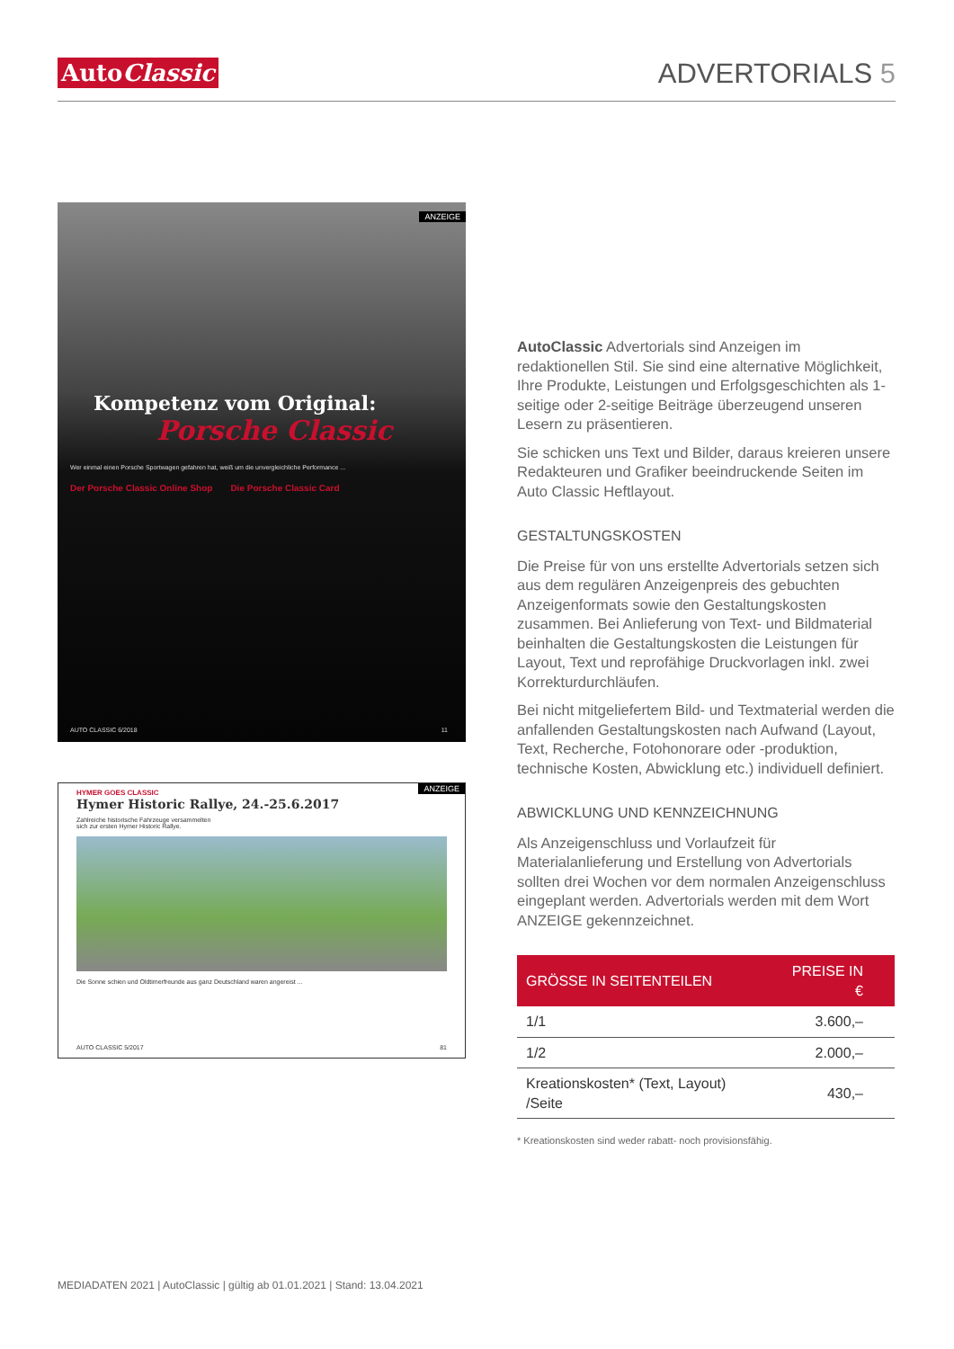AutoClassic
ADVERTORIALS 5
ANZEIGE
Kompetenz vom Original:
Porsche Classic
Wer einmal einen Porsche Sportwagen gefahren hat, weiß um die unvergleichliche Performance ...
Der Porsche Classic Online Shop Die Porsche Classic Card
AUTO CLASSIC 6/2018 11
ANZEIGE
HYMER GOES CLASSIC
Hymer Historic Rallye, 24.-25.6.2017
Zahlreiche historische Fahrzeuge versammelten sich zur ersten Hymer Historic Rallye.
Die Sonne schien und Oldtimerfreunde aus ganz Deutschland waren angereist ...
AUTO CLASSIC 5/2017 81
AutoClassic Advertorials sind Anzeigen im redaktionellen Stil. Sie sind eine alternative Möglichkeit, Ihre Produkte, Leistungen und Erfolgsgeschichten als 1-seitige oder 2-seitige Beiträge überzeugend unseren Lesern zu präsentieren.
Sie schicken uns Text und Bilder, daraus kreieren unsere Redakteuren und Grafiker beeindruckende Seiten im Auto Classic Heftlayout.
GESTALTUNGSKOSTEN
Die Preise für von uns erstellte Advertorials setzen sich aus dem regulären Anzeigenpreis des gebuchten Anzeigenformats sowie den Gestaltungskosten zusammen. Bei Anlieferung von Text- und Bildmaterial beinhalten die Gestaltungskosten die Leistungen für Layout, Text und reprofähige Druckvorlagen inkl. zwei Korrekturdurchläufen.
Bei nicht mitgeliefertem Bild- und Textmaterial werden die anfallenden Gestaltungskosten nach Aufwand (Layout, Text, Recherche, Fotohonorare oder -produktion, technische Kosten, Abwicklung etc.) individuell definiert.
ABWICKLUNG UND KENNZEICHNUNG
Als Anzeigenschluss und Vorlaufzeit für Materialanlieferung und Erstellung von Advertorials sollten drei Wochen vor dem normalen Anzeigenschluss eingeplant werden. Advertorials werden mit dem Wort ANZEIGE gekennzeichnet.
| GRÖSSE IN SEITENTEILEN | PREISE IN € |
| --- | --- |
| 1/1 | 3.600,– |
| 1/2 | 2.000,– |
| Kreationskosten* (Text, Layout) /Seite | 430,– |
* Kreationskosten sind weder rabatt- noch provisionsfähig.
MEDIADATEN 2021 | AutoClassic | gültig ab 01.01.2021 | Stand: 13.04.2021